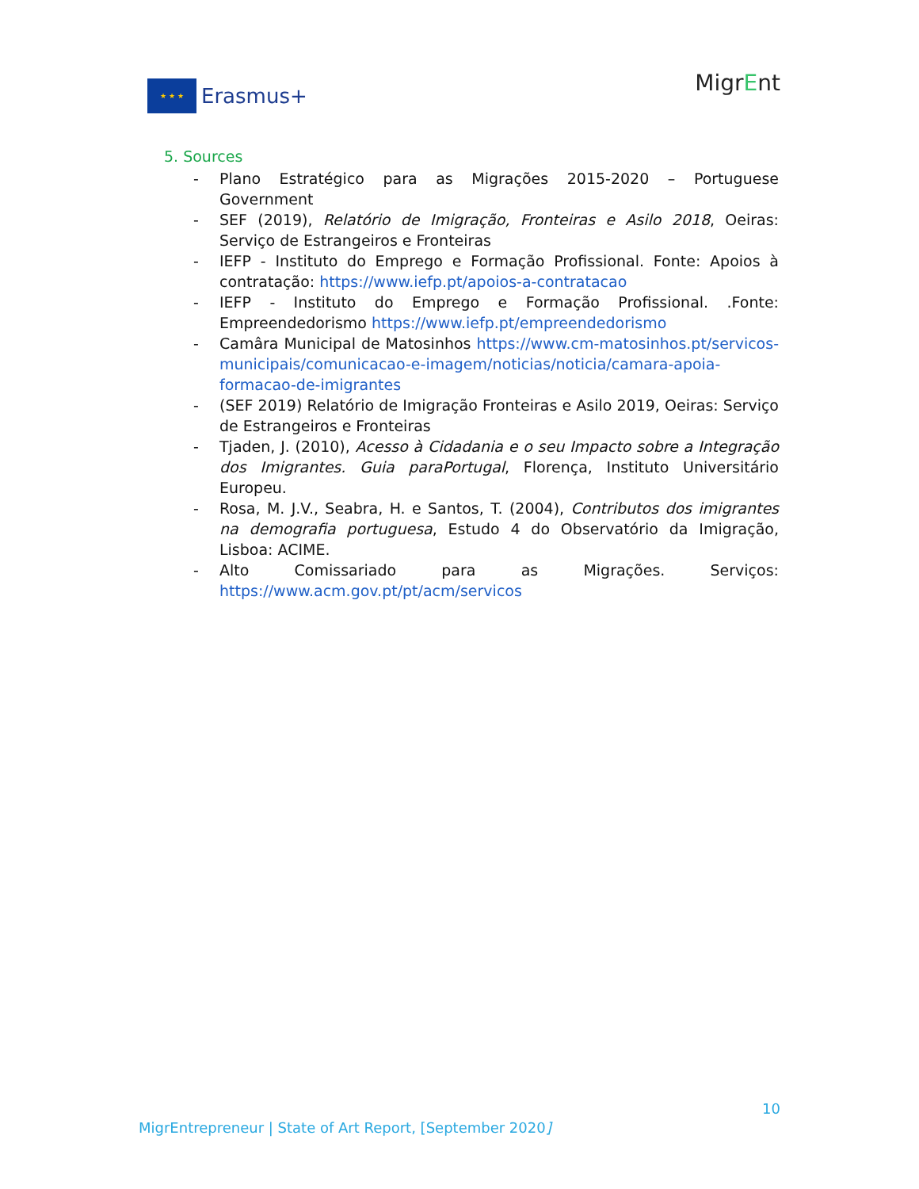★ ★ ★
Erasmus+
MigrEnt
5. Sources
- Plano Estratégico para as Migrações 2015-2020 – Portuguese Government
- SEF (2019), Relatório de Imigração, Fronteiras e Asilo 2018, Oeiras: Serviço de Estrangeiros e Fronteiras
- IEFP - Instituto do Emprego e Formação Profissional. Fonte: Apoios à contratação: https://www.iefp.pt/apoios-a-contratacao
- IEFP - Instituto do Emprego e Formação Profissional. .Fonte: Empreendedorismo https://www.iefp.pt/empreendedorismo
- Camâra Municipal de Matosinhos https://www.cm-matosinhos.pt/servicos-municipais/comunicacao-e-imagem/noticias/noticia/camara-apoia-formacao-de-imigrantes
- (SEF 2019) Relatório de Imigração Fronteiras e Asilo 2019, Oeiras: Serviço de Estrangeiros e Fronteiras
- Tjaden, J. (2010), Acesso à Cidadania e o seu Impacto sobre a Integração dos Imigrantes. Guia paraPortugal, Florença, Instituto Universitário Europeu.
- Rosa, M. J.V., Seabra, H. e Santos, T. (2004), Contributos dos imigrantes na demografia portuguesa, Estudo 4 do Observatório da Imigração, Lisboa: ACIME.
- Alto Comissariado para as Migrações. Serviços: https://www.acm.gov.pt/pt/acm/servicos
10
MigrEntrepreneur | State of Art Report, [September 2020]